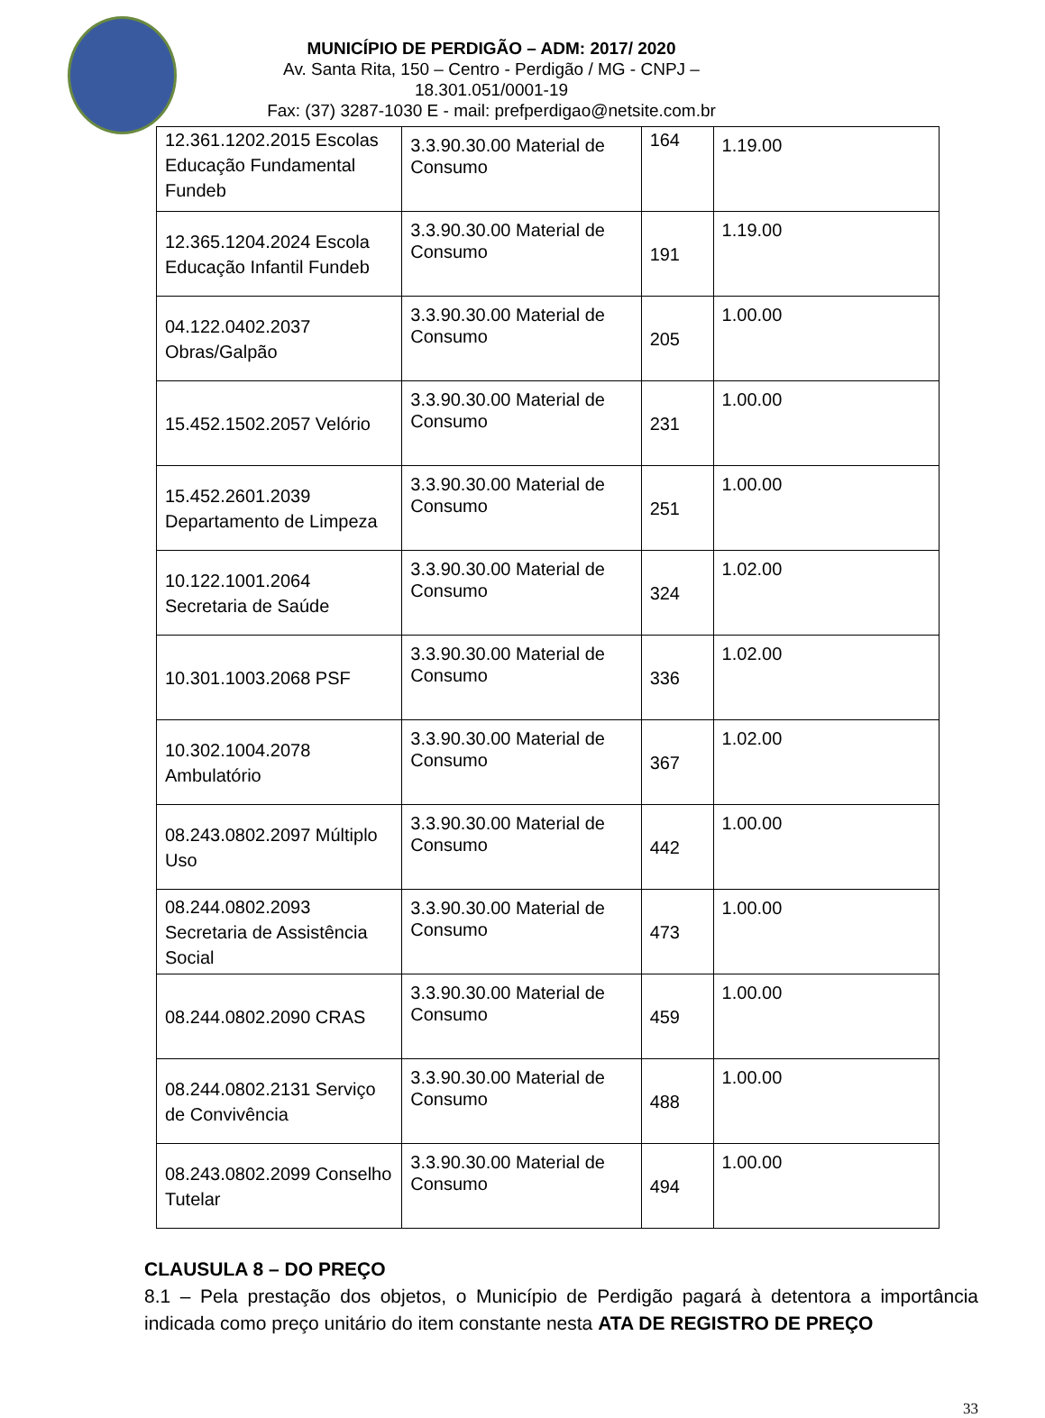MUNICÍPIO DE PERDIGÃO – ADM: 2017/ 2020
Av. Santa Rita, 150 – Centro - Perdigão / MG - CNPJ – 18.301.051/0001-19
Fax: (37) 3287-1030 E - mail: prefperdigao@netsite.com.br
| 12.361.1202.2015 Escolas Educação Fundamental Fundeb | 3.3.90.30.00 Material de Consumo | 164 | 1.19.00 |
| 12.365.1204.2024 Escola Educação Infantil Fundeb | 3.3.90.30.00 Material de Consumo | 191 | 1.19.00 |
| 04.122.0402.2037 Obras/Galpão | 3.3.90.30.00 Material de Consumo | 205 | 1.00.00 |
| 15.452.1502.2057 Velório | 3.3.90.30.00 Material de Consumo | 231 | 1.00.00 |
| 15.452.2601.2039 Departamento de Limpeza | 3.3.90.30.00 Material de Consumo | 251 | 1.00.00 |
| 10.122.1001.2064 Secretaria de Saúde | 3.3.90.30.00 Material de Consumo | 324 | 1.02.00 |
| 10.301.1003.2068 PSF | 3.3.90.30.00 Material de Consumo | 336 | 1.02.00 |
| 10.302.1004.2078 Ambulatório | 3.3.90.30.00 Material de Consumo | 367 | 1.02.00 |
| 08.243.0802.2097 Múltiplo Uso | 3.3.90.30.00 Material de Consumo | 442 | 1.00.00 |
| 08.244.0802.2093 Secretaria de Assistência Social | 3.3.90.30.00 Material de Consumo | 473 | 1.00.00 |
| 08.244.0802.2090 CRAS | 3.3.90.30.00 Material de Consumo | 459 | 1.00.00 |
| 08.244.0802.2131 Serviço de Convivência | 3.3.90.30.00 Material de Consumo | 488 | 1.00.00 |
| 08.243.0802.2099 Conselho Tutelar | 3.3.90.30.00 Material de Consumo | 494 | 1.00.00 |
CLAUSULA 8 – DO PREÇO
8.1 – Pela prestação dos objetos, o Município de Perdigão pagará à detentora a importância indicada como preço unitário do item constante nesta ATA DE REGISTRO DE PREÇO
33